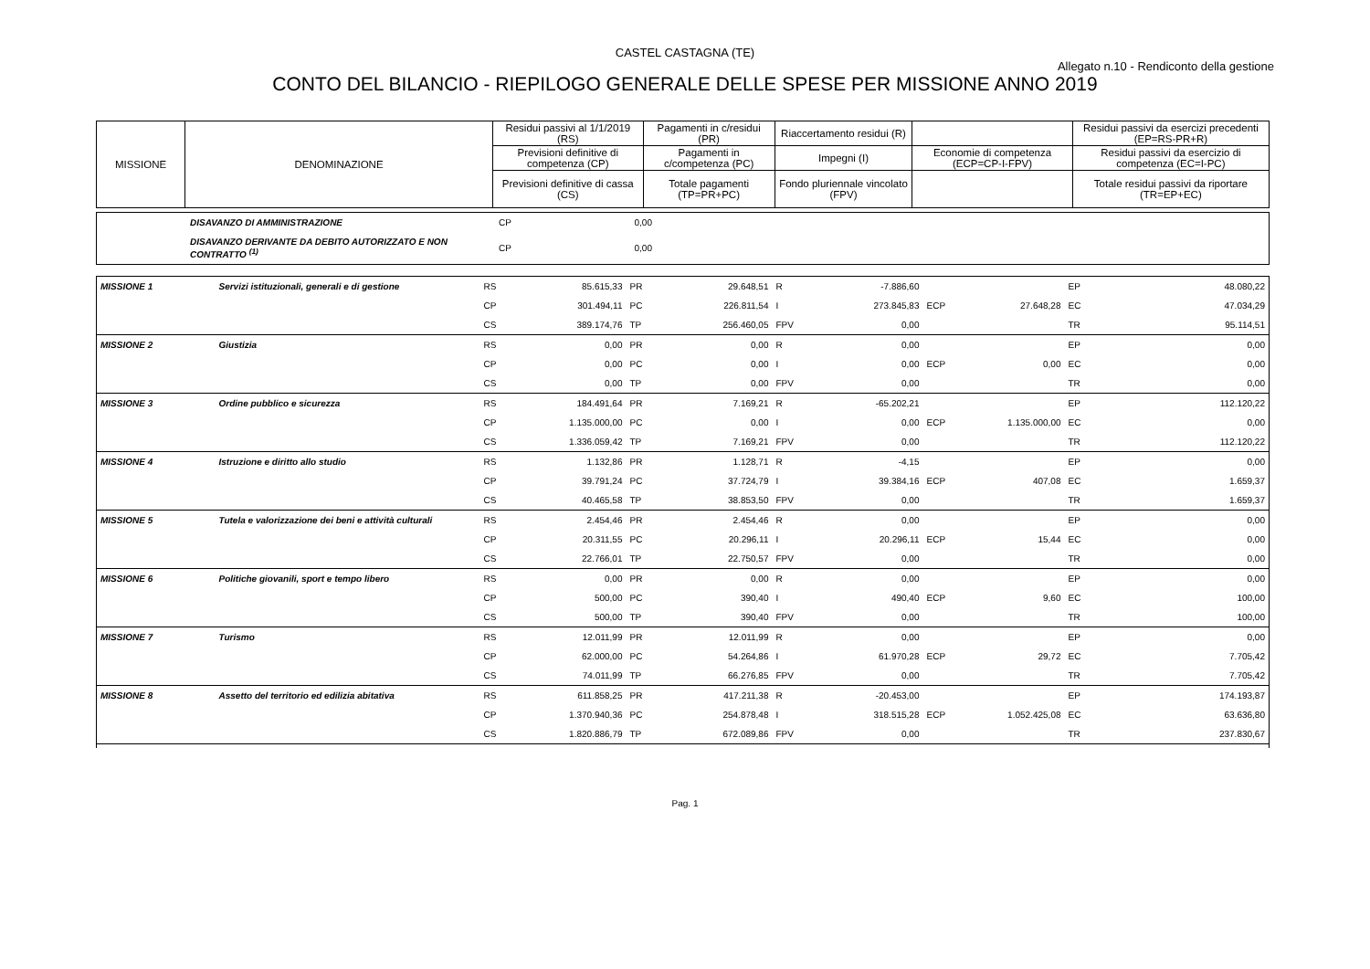CASTEL CASTAGNA (TE)
Allegato n.10 - Rendiconto della gestione
CONTO DEL BILANCIO - RIEPILOGO GENERALE DELLE SPESE PER MISSIONE ANNO 2019
| MISSIONE | DENOMINAZIONE | Residui passivi al 1/1/2019 (RS) | Pagamenti in c/residui (PR) | Riaccertamento residui (R) | | Residui passivi da esercizi precedenti (EP=RS-PR+R) |
| --- | --- | --- | --- | --- | --- | --- |
| | | Previsioni definitive di competenza (CP) | Pagamenti in c/competenza (PC) | Impegni (I) | Economie di competenza (ECP=CP-I-FPV) | Residui passivi da esercizio di competenza (EC=I-PC) |
| | | Previsioni definitive di cassa (CS) | Totale pagamenti (TP=PR+PC) | Fondo pluriennale vincolato (FPV) | | Totale residui passivi da riportare (TR=EP+EC) |
| | DISAVANZO DI AMMINISTRAZIONE | CP | 0,00 | |
| | DISAVANZO DERIVANTE DA DEBITO AUTORIZZATO E NON CONTRATTO <sup>(1)</sup> | CP | 0,00 | |
| MISSIONE 1 | Servizi istituzionali, generali e di gestione | RS | 85.615,33 | PR | 29.648,51 | R | -7.886,60 | | | EP | 48.080,22 |
| | | CP | 301.494,11 | PC | 226.811,54 | I | 273.845,83 | ECP | 27.648,28 | EC | 47.034,29 |
| | | CS | 389.174,76 | TP | 256.460,05 | FPV | 0,00 | | | TR | 95.114,51 |
| MISSIONE 2 | Giustizia | RS | 0,00 | PR | 0,00 | R | 0,00 | | | EP | 0,00 |
| | | CP | 0,00 | PC | 0,00 | I | 0,00 | ECP | 0,00 | EC | 0,00 |
| | | CS | 0,00 | TP | 0,00 | FPV | 0,00 | | | TR | 0,00 |
| MISSIONE 3 | Ordine pubblico e sicurezza | RS | 184.491,64 | PR | 7.169,21 | R | -65.202,21 | | | EP | 112.120,22 |
| | | CP | 1.135.000,00 | PC | 0,00 | I | 0,00 | ECP | 1.135.000,00 | EC | 0,00 |
| | | CS | 1.336.059,42 | TP | 7.169,21 | FPV | 0,00 | | | TR | 112.120,22 |
| MISSIONE 4 | Istruzione e diritto allo studio | RS | 1.132,86 | PR | 1.128,71 | R | -4,15 | | | EP | 0,00 |
| | | CP | 39.791,24 | PC | 37.724,79 | I | 39.384,16 | ECP | 407,08 | EC | 1.659,37 |
| | | CS | 40.465,58 | TP | 38.853,50 | FPV | 0,00 | | | TR | 1.659,37 |
| MISSIONE 5 | Tutela e valorizzazione dei beni e attività culturali | RS | 2.454,46 | PR | 2.454,46 | R | 0,00 | | | EP | 0,00 |
| | | CP | 20.311,55 | PC | 20.296,11 | I | 20.296,11 | ECP | 15,44 | EC | 0,00 |
| | | CS | 22.766,01 | TP | 22.750,57 | FPV | 0,00 | | | TR | 0,00 |
| MISSIONE 6 | Politiche giovanili, sport e tempo libero | RS | 0,00 | PR | 0,00 | R | 0,00 | | | EP | 0,00 |
| | | CP | 500,00 | PC | 390,40 | I | 490,40 | ECP | 9,60 | EC | 100,00 |
| | | CS | 500,00 | TP | 390,40 | FPV | 0,00 | | | TR | 100,00 |
| MISSIONE 7 | Turismo | RS | 12.011,99 | PR | 12.011,99 | R | 0,00 | | | EP | 0,00 |
| | | CP | 62.000,00 | PC | 54.264,86 | I | 61.970,28 | ECP | 29,72 | EC | 7.705,42 |
| | | CS | 74.011,99 | TP | 66.276,85 | FPV | 0,00 | | | TR | 7.705,42 |
| MISSIONE 8 | Assetto del territorio ed edilizia abitativa | RS | 611.858,25 | PR | 417.211,38 | R | -20.453,00 | | | EP | 174.193,87 |
| | | CP | 1.370.940,36 | PC | 254.878,48 | I | 318.515,28 | ECP | 1.052.425,08 | EC | 63.636,80 |
| | | CS | 1.820.886,79 | TP | 672.089,86 | FPV | 0,00 | | | TR | 237.830,67 |
Pag. 1